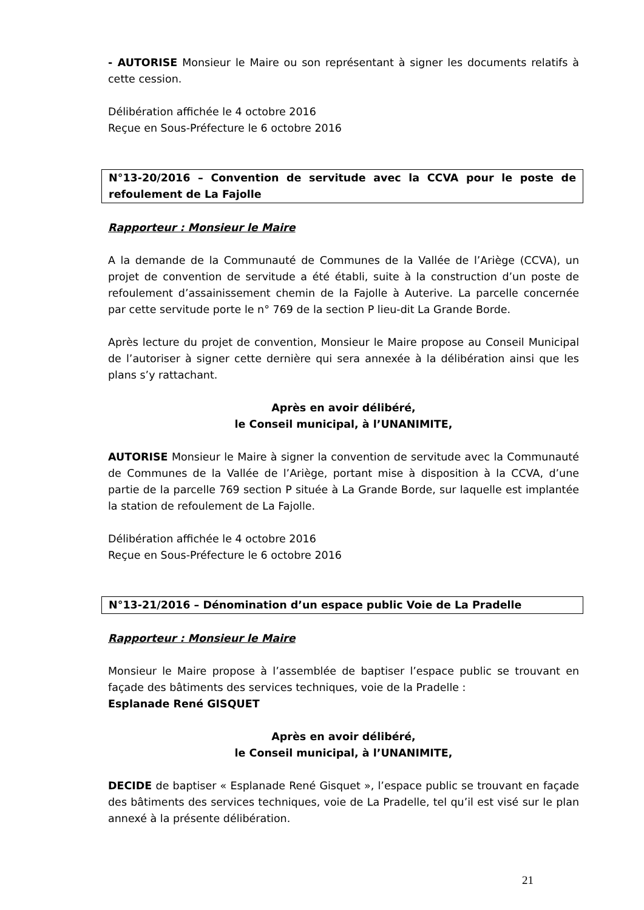- AUTORISE Monsieur le Maire ou son représentant à signer les documents relatifs à cette cession.
Délibération affichée le 4 octobre 2016
Reçue en Sous-Préfecture le 6 octobre 2016
N°13-20/2016 – Convention de servitude avec la CCVA pour le poste de refoulement de La Fajolle
Rapporteur : Monsieur le Maire
A la demande de la Communauté de Communes de la Vallée de l’Ariège (CCVA), un projet de convention de servitude a été établi, suite à la construction d’un poste de refoulement d’assainissement chemin de la Fajolle à Auterive. La parcelle concernée par cette servitude porte le n° 769 de la section P lieu-dit La Grande Borde.
Après lecture du projet de convention, Monsieur le Maire propose au Conseil Municipal de l’autoriser à signer cette dernière qui sera annexée à la délibération ainsi que les plans s’y rattachant.
Après en avoir délibéré,
le Conseil municipal, à l’UNANIMITE,
AUTORISE Monsieur le Maire à signer la convention de servitude avec la Communauté de Communes de la Vallée de l’Ariège, portant mise à disposition à la CCVA, d’une partie de la parcelle 769 section P située à La Grande Borde, sur laquelle est implantée la station de refoulement de La Fajolle.
Délibération affichée le 4 octobre 2016
Reçue en Sous-Préfecture le 6 octobre 2016
N°13-21/2016 – Dénomination d’un espace public Voie de La Pradelle
Rapporteur : Monsieur le Maire
Monsieur le Maire propose à l’assemblée de baptiser l’espace public se trouvant en façade des bâtiments des services techniques, voie de la Pradelle :
Esplanade René GISQUET
Après en avoir délibéré,
le Conseil municipal, à l’UNANIMITE,
DECIDE de baptiser « Esplanade René Gisquet », l’espace public se trouvant en façade des bâtiments des services techniques, voie de La Pradelle, tel qu’il est visé sur le plan annexé à la présente délibération.
21